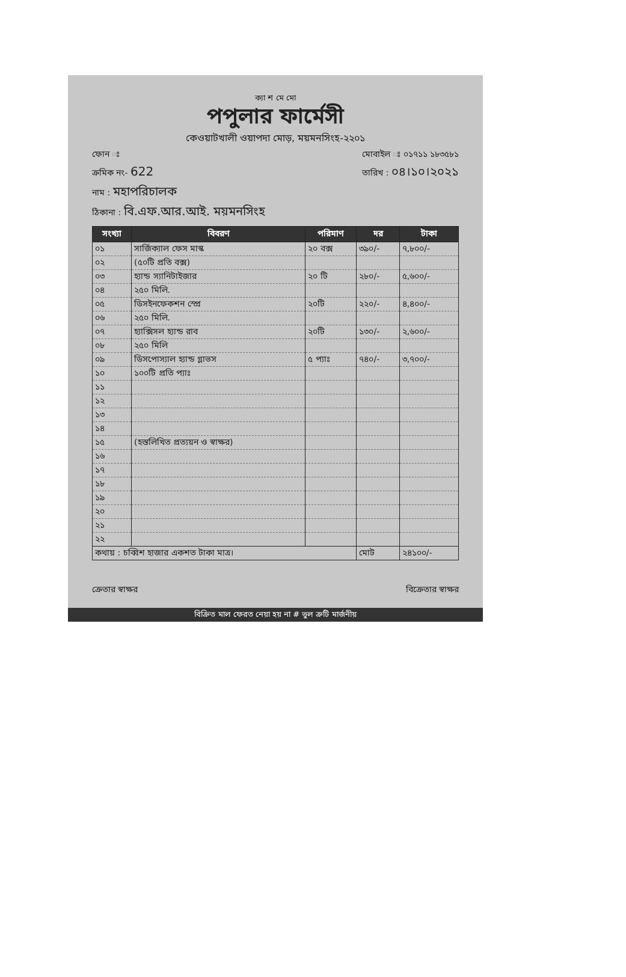ক্যা শ মে মো
পপুলার ফার্মেসী
কেওয়াটখালী ওয়াপদা মোড়, ময়মনসিংহ-২২০১
ফোন ঃ মোবাইল ঃ ০১৭১১ ১৮৩৫৮১
ক্রমিক নং- 622 তারিখ : ০৪।১০।২০২১
নাম : মহাপরিচালক
ঠিকানা : বি.এফ.আর.আই. ময়মনসিংহ
| সংখ্যা | বিবরণ | পরিমাণ | দর | টাকা |
| --- | --- | --- | --- | --- |
| ০১ | সার্জিক্যাল ফেস মাস্ক | ২০ বক্স | ৩৯০/- | ৭,৮০০/- |
| ০২ | (৫০টি প্রতি বক্স) | | | |
| ০৩ | হ্যান্ড স্যানিটাইজার | ২০ টি | ২৮০/- | ৫,৬০০/- |
| ০৪ | ২৫০ মিলি. | | | |
| ০৫ | ডিসইনফেকশন স্প্রে | ২০টি | ২২০/- | ৪,৪০০/- |
| ০৬ | ২৫০ মিলি. | | | |
| ০৭ | হ্যাক্সিসল হ্যান্ড রাব | ২০টি | ১৩০/- | ২,৬০০/- |
| ০৮ | ২৫০ মিলি | | | |
| ০৯ | ডিসপোস্যাল হ্যান্ড গ্লাভস | ৫ প্যাঃ | ৭৪০/- | ৩,৭০০/- |
| ১০ | ১০০টি প্রতি প্যাঃ | | | |
| ১১ | | | | |
| ১২ | | | | |
| ১৩ | | | | |
| ১৪ | | | | |
| ১৫ | (হস্তলিখিত প্রত্যয়ন ও স্বাক্ষর) | | | |
| ১৬ | | | | |
| ১৭ | | | | |
| ১৮ | | | | |
| ১৯ | | | | |
| ২০ | | | | |
| ২১ | | | | |
| ২২ | | | | |
| কথায় : চব্বিশ হাজার একশত টাকা মাত্র। | | | মোট | ২৪১০০/- |
ক্রেতার স্বাক্ষর বিক্রেতার স্বাক্ষর
বিক্রিত মাল ফেরত নেয়া হয় না # ভুল ত্রুটি মার্জনীয়